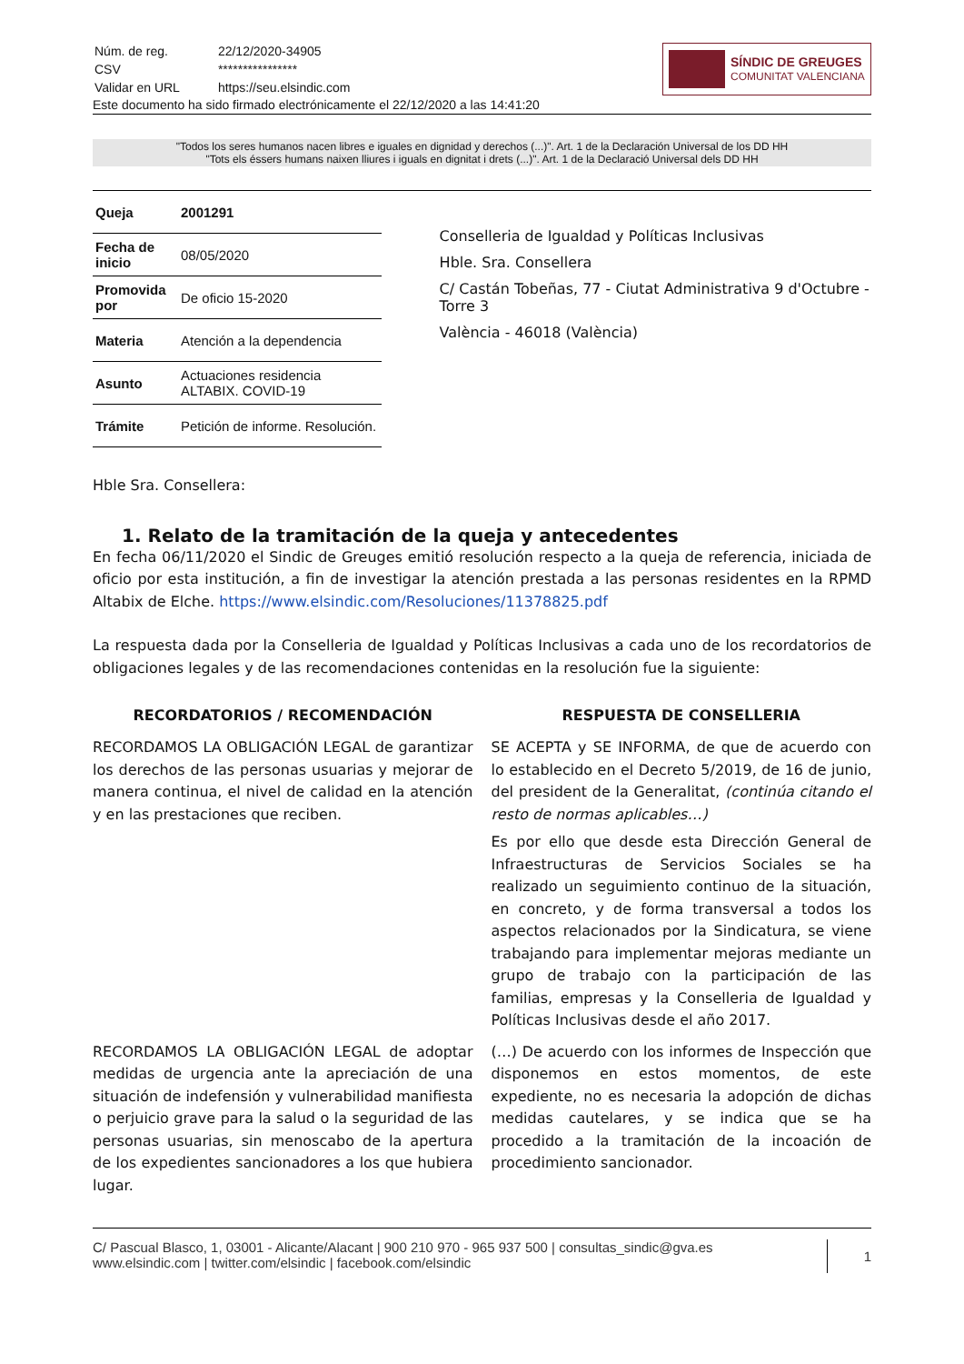| Núm. de reg. | 22/12/2020-34905 |
| CSV | **************** |
| Validar en URL | https://seu.elsindic.com |
Este documento ha sido firmado electrónicamente el 22/12/2020 a las 14:41:20
SÍNDIC DE GREUGES
COMUNITAT VALENCIANA
"Todos los seres humanos nacen libres e iguales en dignidad y derechos (...)". Art. 1 de la Declaración Universal de los DD HH
"Tots els éssers humans naixen lliures i iguals en dignitat i drets (...)". Art. 1 de la Declaració Universal dels DD HH
| Queja | 2001291 |
| Fecha de inicio | 08/05/2020 |
| Promovida por | De oficio 15-2020 |
| Materia | Atención a la dependencia |
| Asunto | Actuaciones residencia ALTABIX. COVID-19 |
| Trámite | Petición de informe. Resolución. |
Conselleria de Igualdad y Políticas Inclusivas
Hble. Sra. Consellera
C/ Castán Tobeñas, 77 - Ciutat Administrativa 9 d'Octubre - Torre 3
València - 46018 (València)
Hble Sra. Consellera:
1. Relato de la tramitación de la queja y antecedentes
En fecha 06/11/2020 el Sindic de Greuges emitió resolución respecto a la queja de referencia, iniciada de oficio por esta institución, a fin de investigar la atención prestada a las personas residentes en la RPMD Altabix de Elche. https://www.elsindic.com/Resoluciones/11378825.pdf
La respuesta dada por la Conselleria de Igualdad y Políticas Inclusivas a cada uno de los recordatorios de obligaciones legales y de las recomendaciones contenidas en la resolución fue la siguiente:
RECORDATORIOS / RECOMENDACIÓN RESPUESTA DE CONSELLERIA
RECORDAMOS LA OBLIGACIÓN LEGAL de garantizar los derechos de las personas usuarias y mejorar de manera continua, el nivel de calidad en la atención y en las prestaciones que reciben.
SE ACEPTA y SE INFORMA, de que de acuerdo con lo establecido en el Decreto 5/2019, de 16 de junio, del president de la Generalitat, (continúa citando el resto de normas aplicables…)
Es por ello que desde esta Dirección General de Infraestructuras de Servicios Sociales se ha realizado un seguimiento continuo de la situación, en concreto, y de forma transversal a todos los aspectos relacionados por la Sindicatura, se viene trabajando para implementar mejoras mediante un grupo de trabajo con la participación de las familias, empresas y la Conselleria de Igualdad y Políticas Inclusivas desde el año 2017.
RECORDAMOS LA OBLIGACIÓN LEGAL de adoptar medidas de urgencia ante la apreciación de una situación de indefensión y vulnerabilidad manifiesta o perjuicio grave para la salud o la seguridad de las personas usuarias, sin menoscabo de la apertura de los expedientes sancionadores a los que hubiera lugar.
(…) De acuerdo con los informes de Inspección que disponemos en estos momentos, de este expediente, no es necesaria la adopción de dichas medidas cautelares, y se indica que se ha procedido a la tramitación de la incoación de procedimiento sancionador.
C/ Pascual Blasco, 1, 03001 - Alicante/Alacant | 900 210 970 - 965 937 500 | consultas_sindic@gva.es
www.elsindic.com | twitter.com/elsindic | facebook.com/elsindic
1